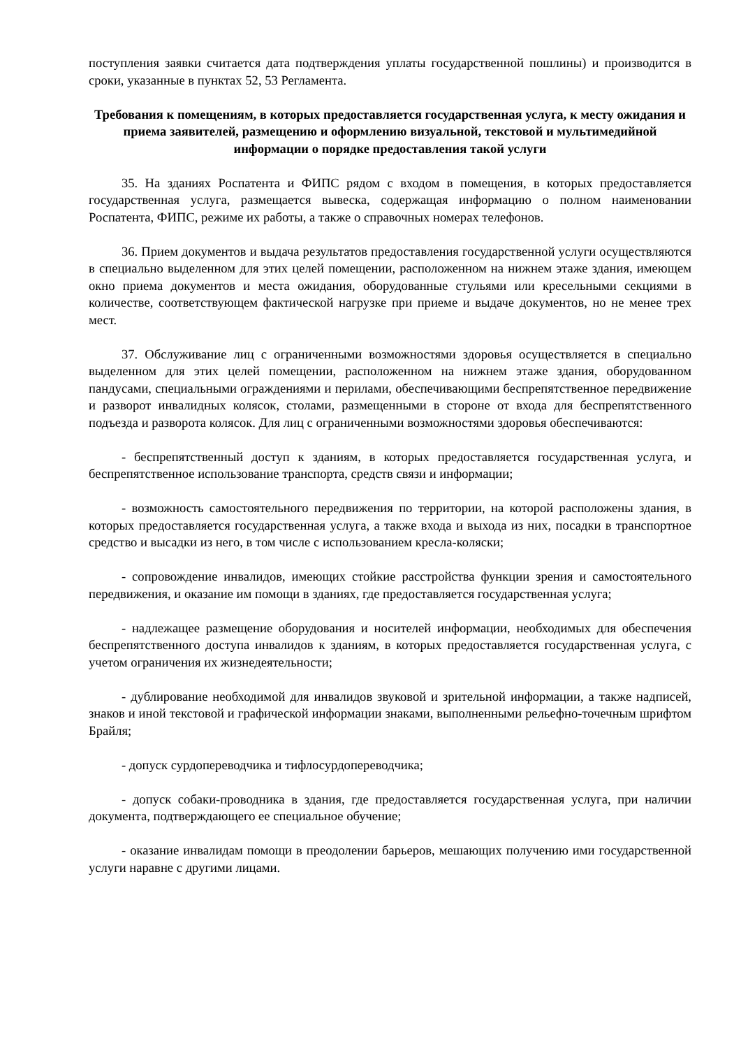поступления заявки считается дата подтверждения уплаты государственной пошлины) и производится в сроки, указанные в пунктах 52, 53 Регламента.
Требования к помещениям, в которых предоставляется государственная услуга, к месту ожидания и приема заявителей, размещению и оформлению визуальной, текстовой и мультимедийной информации о порядке предоставления такой услуги
35. На зданиях Роспатента и ФИПС рядом с входом в помещения, в которых предоставляется государственная услуга, размещается вывеска, содержащая информацию о полном наименовании Роспатента, ФИПС, режиме их работы, а также о справочных номерах телефонов.
36. Прием документов и выдача результатов предоставления государственной услуги осуществляются в специально выделенном для этих целей помещении, расположенном на нижнем этаже здания, имеющем окно приема документов и места ожидания, оборудованные стульями или кресельными секциями в количестве, соответствующем фактической нагрузке при приеме и выдаче документов, но не менее трех мест.
37. Обслуживание лиц с ограниченными возможностями здоровья осуществляется в специально выделенном для этих целей помещении, расположенном на нижнем этаже здания, оборудованном пандусами, специальными ограждениями и перилами, обеспечивающими беспрепятственное передвижение и разворот инвалидных колясок, столами, размещенными в стороне от входа для беспрепятственного подъезда и разворота колясок. Для лиц с ограниченными возможностями здоровья обеспечиваются:
- беспрепятственный доступ к зданиям, в которых предоставляется государственная услуга, и беспрепятственное использование транспорта, средств связи и информации;
- возможность самостоятельного передвижения по территории, на которой расположены здания, в которых предоставляется государственная услуга, а также входа и выхода из них, посадки в транспортное средство и высадки из него, в том числе с использованием кресла-коляски;
- сопровождение инвалидов, имеющих стойкие расстройства функции зрения и самостоятельного передвижения, и оказание им помощи в зданиях, где предоставляется государственная услуга;
- надлежащее размещение оборудования и носителей информации, необходимых для обеспечения беспрепятственного доступа инвалидов к зданиям, в которых предоставляется государственная услуга, с учетом ограничения их жизнедеятельности;
- дублирование необходимой для инвалидов звуковой и зрительной информации, а также надписей, знаков и иной текстовой и графической информации знаками, выполненными рельефно-точечным шрифтом Брайля;
- допуск сурдопереводчика и тифлосурдопереводчика;
- допуск собаки-проводника в здания, где предоставляется государственная услуга, при наличии документа, подтверждающего ее специальное обучение;
- оказание инвалидам помощи в преодолении барьеров, мешающих получению ими государственной услуги наравне с другими лицами.